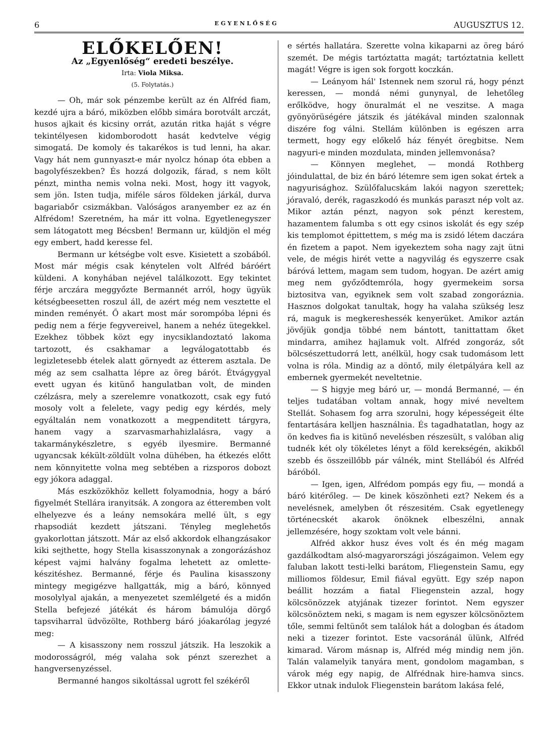6 EGYENLŐSÉG AUGUSZTUS 12.
ELŐKELŐEN!
Az „Egyenlőség“ eredeti beszélye.
Irta: Viola Miksa.
(5. Folytatás.)
— Oh, már sok pénzembe került az én Alfréd fiam, kezdé ujra a báró, miközben előbb simára borotvált arczát, husos ajkait és kicsiny orrát, azután ritka haját s végre tekintélyesen kidomborodott hasát kedvtelve végig simogatá. De komoly és takarékos is tud lenni, ha akar. Vagy hát nem gunnyaszt-e már nyolcz hónap óta ebben a bagolyfészekben? És hozzá dolgozik, fárad, s nem költ pénzt, mintha nemis volna neki. Most, hogy itt vagyok, sem jön. Isten tudja, miféle sáros földeken járkál, durva bagariabőr csizmákban. Valóságos aranyember ez az én Alfrédom! Szeretném, ha már itt volna. Egyetlenegyszer sem látogatott meg Bécsben! Bermann ur, küldjön el még egy embert, hadd keresse fel.
Bermann ur kétségbe volt esve. Kisietett a szobából. Most már mégis csak kénytelen volt Alfréd báróért küldeni. A konyhában nejével találkozott. Egy tekintet férje arczára meggyőzte Bermannét arról, hogy ügyük kétségbeesetten roszul áll, de azért még nem vesztette el minden reményét. Ő akart most már sorompóba lépni és pedig nem a férje fegyvereivel, hanem a nehéz ütegekkel. Ezekhez többek közt egy inycsiklandoztató lakoma tartozott, és csakhamar a legválogatottabb és legizletesebb ételek alatt görnyedt az étterem asztala. De még az sem csalhatta lépre az öreg bárót. Étvágygyal evett ugyan és kitünő hangulatban volt, de minden czélzásra, mely a szerelemre vonatkozott, csak egy futó mosoly volt a felelete, vagy pedig egy kérdés, mely egyáltalán nem vonatkozott a megpenditett tárgyra, hanem vagy a szarvasmarhahizlalásra, vagy a takarmánykészletre, s egyéb ilyesmire. Bermanné ugyancsak kékült-zöldült volna dühében, ha étkezés előtt nem könnyitette volna meg sebtében a rizsporos dobozt egy jókora adaggal.
Más eszközökhöz kellett folyamodnia, hogy a báró figyelmét Stellára iranyitsák. A zongora az étteremben volt elhelyezve és a leány nemsokára mellé ült, s egy rhapsodiát kezdett játszani. Tényleg meglehetős gyakorlottan játszott. Már az első akkordok elhangzásakor kiki sejthette, hogy Stella kisasszonynak a zongorázáshoz képest vajmi halvány fogalma lehetett az omlette-készitéshez. Bermanné, férje és Paulina kisasszony mintegy megigézve hallgatták, mig a báró, könnyed mosolylyal ajakán, a menyezetet szemlélgeté és a midőn Stella befejezé játékát és három bámulója dörgő tapsviharral üdvözölte, Rothberg báró jóakarólag jegyzé meg:
— A kisasszony nem rosszul játszik. Ha leszokik a modorosságról, még valaha sok pénzt szerezhet a hangversenyzéssel.
Bermanné hangos sikoltással ugrott fel székéről
e sértés hallatára. Szerette volna kikaparni az öreg báró szemét. De mégis tartóztatta magát; tartóztatnia kellett magát! Végre is igen sok forgott koczkán.
— Leányom hál' Istennek nem szorul rá, hogy pénzt keressen, — mondá némi gunynyal, de lehetőleg erőlködve, hogy önuralmát el ne veszitse. A maga gyönyörüségére játszik és játékával minden szalonnak diszére fog válni. Stellám különben is egészen arra termett, hogy egy előkelő ház fényét öregbitse. Nem nagyuri-e minden mozdulata, minden jellemvonása?
— Könnyen meglehet, — mondá Rothberg jóindulattal, de biz én báró létemre sem igen sokat értek a nagyurisághoz. Szülőfalucskám lakói nagyon szerettek; jóravaló, derék, ragaszkodó és munkás paraszt nép volt az. Mikor aztán pénzt, nagyon sok pénzt kerestem, hazamentem falumba s ott egy csinos iskolát és egy szép kis templomot épittettem, s még ma is zsidó létem daczára én fizetem a papot. Nem igyekeztem soha nagy zajt ütni vele, de mégis hirét vette a nagyvilág és egyszerre csak báróvá lettem, magam sem tudom, hogyan. De azért amig meg nem győződtemróla, hogy gyermekeim sorsa biztositva van, egyiknek sem volt szabad zongoráznia. Hasznos dolgokat tanultak, hogy ha valaha szükség lesz rá, maguk is megkereshessék kenyerüket. Amikor aztán jövőjük gondja többé nem bántott, tanittattam őket mindarra, amihez hajlamuk volt. Alfréd zongoráz, sőt bölcsészettudorrá lett, anélkül, hogy csak tudomásom lett volna is róla. Mindig az a döntő, mily életpályára kell az embernek gyermekét neveltetnie.
— S higyje meg báró ur, — mondá Bermanné, — én teljes tudatában voltam annak, hogy mivé neveltem Stellát. Sohasem fog arra szorulni, hogy képességeit élte fentartására kelljen használnia. És tagadhatatlan, hogy az ön kedves fia is kitünő nevelésben részesült, s valóban alig tudnék két oly tökéletes lényt a föld kerekségén, akikből szebb és összeillőbb pár válnék, mint Stellából és Alfréd báróból.
— Igen, igen, Alfrédom pompás egy fiu, — mondá a báró kitérőleg. — De kinek köszönheti ezt? Nekem és a nevelésnek, amelyben őt részesitém. Csak egyetlenegy történecskét akarok önöknek elbeszélni, annak jellemzésére, hogy szoktam volt vele bánni.
Alfréd akkor husz éves volt és én még magam gazdálkodtam alsó-magyarországi jószágaimon. Velem egy faluban lakott testi-lelki barátom, Fliegenstein Samu, egy milliomos földesur, Emil fiával együtt. Egy szép napon beállit hozzám a fiatal Fliegenstein azzal, hogy kölcsönözzek atyjának tizezer forintot. Nem egyszer kölcsönöztem neki, s magam is nem egyszer kölcsönöztem tőle, semmi feltünőt sem találok hát a dologban és átadom neki a tizezer forintot. Este vacsoránál ülünk, Alfréd kimarad. Várom másnap is, Alfréd még mindig nem jön. Talán valamelyik tanyára ment, gondolom magamban, s várok még egy napig, de Alfrédnak hire-hamva sincs. Ekkor utnak indulok Fliegenstein barátom lakása felé,